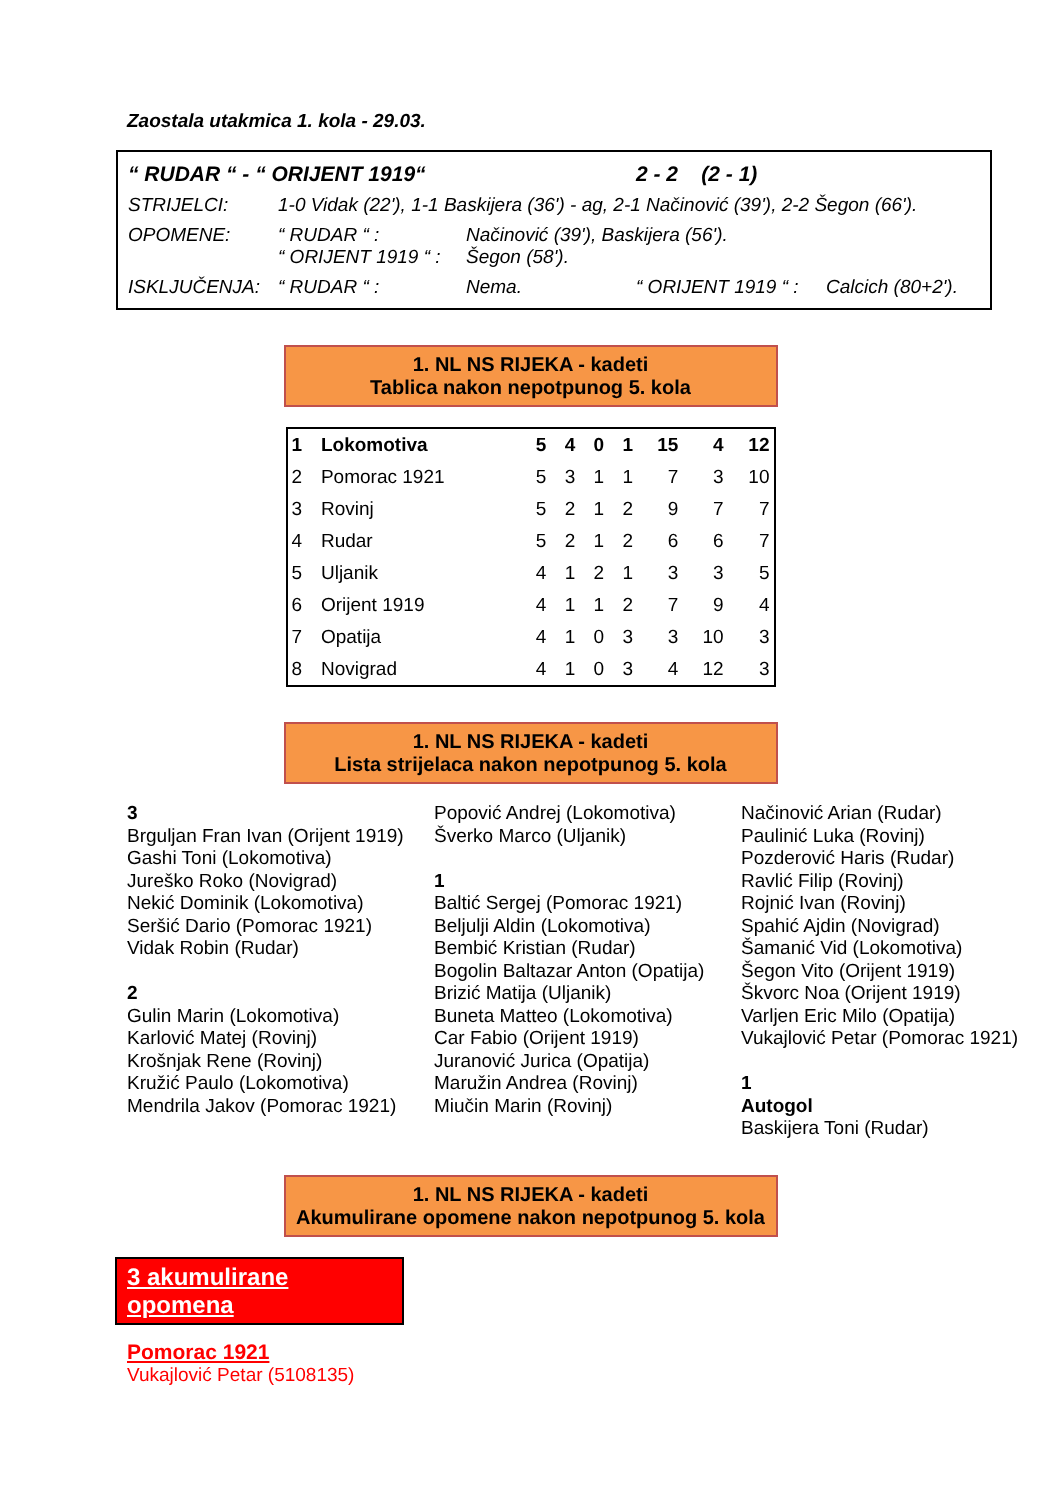Zaostala utakmica 1. kola - 29.03.
| “ RUDAR “ - “ ORIJENT 1919“ | | | 2 - 2 (2 - 1) | |
| STRIJELCI: | 1-0 Vidak (22'), 1-1 Baskijera (36') - ag, 2-1 Načinović (39'), 2-2 Šegon (66'). | | | |
| OPOMENE: | “ RUDAR “ : “ ORIJENT 1919 “ : | Načinović (39'), Baskijera (56'). Šegon (58'). | | |
| ISKLJUČENJA: | “ RUDAR “ : | Nema. | “ ORIJENT 1919 “ : | Calcich (80+2'). |
1. NL NS RIJEKA - kadeti
Tablica nakon nepotpunog 5. kola
| 1 | Lokomotiva | 5 | 4 | 0 | 1 | 15 | 4 | 12 |
| 2 | Pomorac 1921 | 5 | 3 | 1 | 1 | 7 | 3 | 10 |
| 3 | Rovinj | 5 | 2 | 1 | 2 | 9 | 7 | 7 |
| 4 | Rudar | 5 | 2 | 1 | 2 | 6 | 6 | 7 |
| 5 | Uljanik | 4 | 1 | 2 | 1 | 3 | 3 | 5 |
| 6 | Orijent 1919 | 4 | 1 | 1 | 2 | 7 | 9 | 4 |
| 7 | Opatija | 4 | 1 | 0 | 3 | 3 | 10 | 3 |
| 8 | Novigrad | 4 | 1 | 0 | 3 | 4 | 12 | 3 |
1. NL NS RIJEKA - kadeti
Lista strijelaca nakon nepotpunog 5. kola
3
Brguljan Fran Ivan (Orijent 1919)
Gashi Toni (Lokomotiva)
Jureško Roko (Novigrad)
Nekić Dominik (Lokomotiva)
Seršić Dario (Pomorac 1921)
Vidak Robin (Rudar)
2
Gulin Marin (Lokomotiva)
Karlović Matej (Rovinj)
Krošnjak Rene (Rovinj)
Kružić Paulo (Lokomotiva)
Mendrila Jakov (Pomorac 1921)
Popović Andrej (Lokomotiva)
Šverko Marco (Uljanik)
1
Baltić Sergej (Pomorac 1921)
Beljulji Aldin (Lokomotiva)
Bembić Kristian (Rudar)
Bogolin Baltazar Anton (Opatija)
Brizić Matija (Uljanik)
Buneta Matteo (Lokomotiva)
Car Fabio (Orijent 1919)
Juranović Jurica (Opatija)
Maružin Andrea (Rovinj)
Miučin Marin (Rovinj)
Načinović Arian (Rudar)
Paulinić Luka (Rovinj)
Pozderović Haris (Rudar)
Ravlić Filip (Rovinj)
Rojnić Ivan (Rovinj)
Spahić Ajdin (Novigrad)
Šamanić Vid (Lokomotiva)
Šegon Vito (Orijent 1919)
Škvorc Noa (Orijent 1919)
Varljen Eric Milo (Opatija)
Vukajlović Petar (Pomorac 1921)
1
Autogol
Baskijera Toni (Rudar)
1. NL NS RIJEKA - kadeti
Akumulirane opomene nakon nepotpunog 5. kola
3 akumulirane opomena
Pomorac 1921
Vukajlović Petar (5108135)